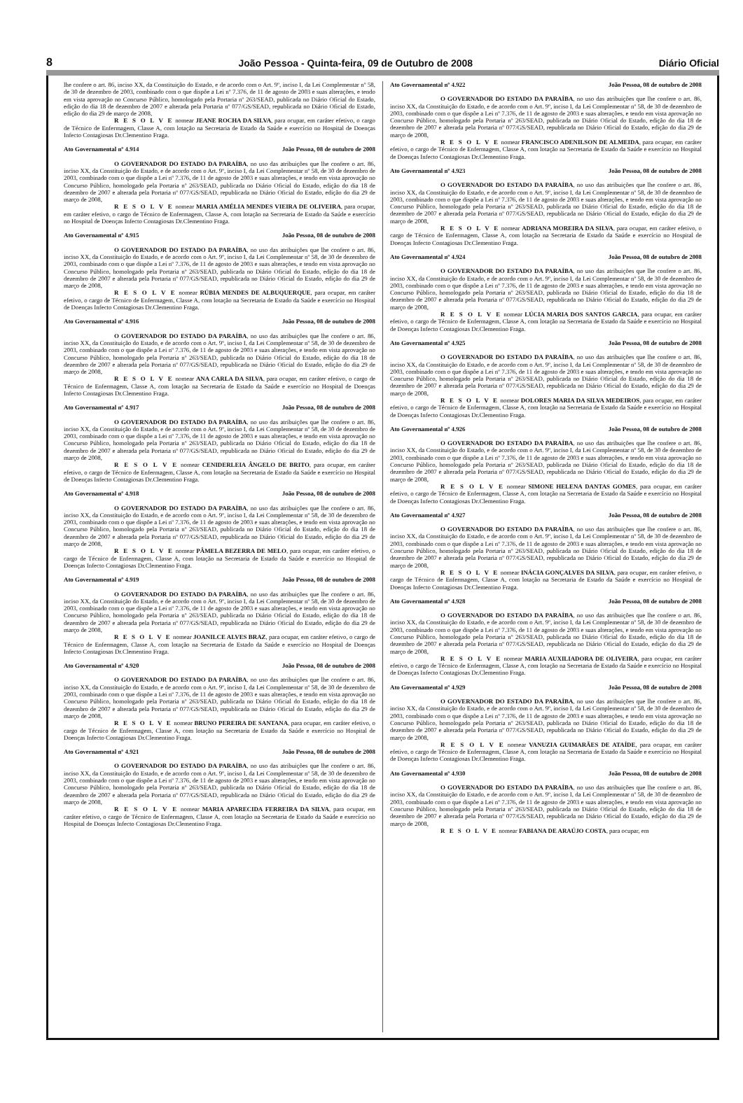8 João Pessoa - Quinta-feira, 09 de Outubro de 2008 Diário Oficial
lhe confere o art. 86, inciso XX, da Constituição do Estado, e de acordo com o Art. 9º, inciso I, da Lei Complementar nº 58, de 30 de dezembro de 2003, combinado com o que dispõe a Lei nº 7.376, de 11 de agosto de 2003 e suas alterações, e tendo em vista aprovação no Concurso Público, homologado pela Portaria nº 263/SEAD, publicada no Diário Oficial do Estado, edição do dia 18 de dezembro de 2007 e alterada pela Portaria nº 077/GS/SEAD, republicada no Diário Oficial do Estado, edição do dia 29 de março de 2008,
R E S O L V E nomear JEANE ROCHA DA SILVA, para ocupar, em caráter efetivo, o cargo de Técnico de Enfermagem, Classe A, com lotação na Secretaria de Estado da Saúde e exercício no Hospital de Doenças Infecto Contagiosas Dr.Clementino Fraga.
Ato Governamental nº 4.914 João Pessoa, 08 de outubro de 2008
O GOVERNADOR DO ESTADO DA PARAÍBA, no uso das atribuições que lhe confere o art. 86, inciso XX, da Constituição do Estado, e de acordo com o Art. 9º, inciso I, da Lei Complementar nº 58, de 30 de dezembro de 2003, combinado com o que dispõe a Lei nº 7.376, de 11 de agosto de 2003 e suas alterações, e tendo em vista aprovação no Concurso Público, homologado pela Portaria nº 263/SEAD, publicada no Diário Oficial do Estado, edição do dia 18 de dezembro de 2007 e alterada pela Portaria nº 077/GS/SEAD, republicada no Diário Oficial do Estado, edição do dia 29 de março de 2008,
R E S O L V E nomear MARIA AMÉLIA MENDES VIEIRA DE OLIVEIRA, para ocupar, em caráter efetivo, o cargo de Técnico de Enfermagem, Classe A, com lotação na Secretaria de Estado da Saúde e exercício no Hospital de Doenças Infecto Contagiosas Dr.Clementino Fraga.
Ato Governamental nº 4.915 João Pessoa, 08 de outubro de 2008
O GOVERNADOR DO ESTADO DA PARAÍBA, no uso das atribuições que lhe confere o art. 86, inciso XX, da Constituição do Estado, e de acordo com o Art. 9º, inciso I, da Lei Complementar nº 58, de 30 de dezembro de 2003, combinado com o que dispõe a Lei nº 7.376, de 11 de agosto de 2003 e suas alterações, e tendo em vista aprovação no Concurso Público, homologado pela Portaria nº 263/SEAD, publicada no Diário Oficial do Estado, edição do dia 18 de dezembro de 2007 e alterada pela Portaria nº 077/GS/SEAD, republicada no Diário Oficial do Estado, edição do dia 29 de março de 2008,
R E S O L V E nomear RÚBIA MENDES DE ALBUQUERQUE, para ocupar, em caráter efetivo, o cargo de Técnico de Enfermagem, Classe A, com lotação na Secretaria de Estado da Saúde e exercício no Hospital de Doenças Infecto Contagiosas Dr.Clementino Fraga.
Ato Governamental nº 4.916 João Pessoa, 08 de outubro de 2008
O GOVERNADOR DO ESTADO DA PARAÍBA, no uso das atribuições que lhe confere o art. 86, inciso XX, da Constituição do Estado, e de acordo com o Art. 9º, inciso I, da Lei Complementar nº 58, de 30 de dezembro de 2003, combinado com o que dispõe a Lei nº 7.376, de 11 de agosto de 2003 e suas alterações, e tendo em vista aprovação no Concurso Público, homologado pela Portaria nº 263/SEAD, publicada no Diário Oficial do Estado, edição do dia 18 de dezembro de 2007 e alterada pela Portaria nº 077/GS/SEAD, republicada no Diário Oficial do Estado, edição do dia 29 de março de 2008,
R E S O L V E nomear ANA CARLA DA SILVA, para ocupar, em caráter efetivo, o cargo de Técnico de Enfermagem, Classe A, com lotação na Secretaria de Estado da Saúde e exercício no Hospital de Doenças Infecto Contagiosas Dr.Clementino Fraga.
Ato Governamental nº 4.917 João Pessoa, 08 de outubro de 2008
O GOVERNADOR DO ESTADO DA PARAÍBA, no uso das atribuições que lhe confere o art. 86, inciso XX, da Constituição do Estado, e de acordo com o Art. 9º, inciso I, da Lei Complementar nº 58, de 30 de dezembro de 2003, combinado com o que dispõe a Lei nº 7.376, de 11 de agosto de 2003 e suas alterações, e tendo em vista aprovação no Concurso Público, homologado pela Portaria nº 263/SEAD, publicada no Diário Oficial do Estado, edição do dia 18 de dezembro de 2007 e alterada pela Portaria nº 077/GS/SEAD, republicada no Diário Oficial do Estado, edição do dia 29 de março de 2008,
R E S O L V E nomear CENIDERLEIA ÂNGELO DE BRITO, para ocupar, em caráter efetivo, o cargo de Técnico de Enfermagem, Classe A, com lotação na Secretaria de Estado da Saúde e exercício no Hospital de Doenças Infecto Contagiosas Dr.Clementino Fraga.
Ato Governamental nº 4.918 João Pessoa, 08 de outubro de 2008
O GOVERNADOR DO ESTADO DA PARAÍBA, no uso das atribuições que lhe confere o art. 86, inciso XX, da Constituição do Estado, e de acordo com o Art. 9º, inciso I, da Lei Complementar nº 58, de 30 de dezembro de 2003, combinado com o que dispõe a Lei nº 7.376, de 11 de agosto de 2003 e suas alterações, e tendo em vista aprovação no Concurso Público, homologado pela Portaria nº 263/SEAD, publicada no Diário Oficial do Estado, edição do dia 18 de dezembro de 2007 e alterada pela Portaria nº 077/GS/SEAD, republicada no Diário Oficial do Estado, edição do dia 29 de março de 2008,
R E S O L V E nomear PÂMELA BEZERRA DE MELO, para ocupar, em caráter efetivo, o cargo de Técnico de Enfermagem, Classe A, com lotação na Secretaria de Estado da Saúde e exercício no Hospital de Doenças Infecto Contagiosas Dr.Clementino Fraga.
Ato Governamental nº 4.919 João Pessoa, 08 de outubro de 2008
O GOVERNADOR DO ESTADO DA PARAÍBA, no uso das atribuições que lhe confere o art. 86, inciso XX, da Constituição do Estado, e de acordo com o Art. 9º, inciso I, da Lei Complementar nº 58, de 30 de dezembro de 2003, combinado com o que dispõe a Lei nº 7.376, de 11 de agosto de 2003 e suas alterações, e tendo em vista aprovação no Concurso Público, homologado pela Portaria nº 263/SEAD, publicada no Diário Oficial do Estado, edição do dia 18 de dezembro de 2007 e alterada pela Portaria nº 077/GS/SEAD, republicada no Diário Oficial do Estado, edição do dia 29 de março de 2008,
R E S O L V E nomear JOANILCE ALVES BRAZ, para ocupar, em caráter efetivo, o cargo de Técnico de Enfermagem, Classe A, com lotação na Secretaria de Estado da Saúde e exercício no Hospital de Doenças Infecto Contagiosas Dr.Clementino Fraga.
Ato Governamental nº 4.920 João Pessoa, 08 de outubro de 2008
O GOVERNADOR DO ESTADO DA PARAÍBA, no uso das atribuições que lhe confere o art. 86, inciso XX, da Constituição do Estado, e de acordo com o Art. 9º, inciso I, da Lei Complementar nº 58, de 30 de dezembro de 2003, combinado com o que dispõe a Lei nº 7.376, de 11 de agosto de 2003 e suas alterações, e tendo em vista aprovação no Concurso Público, homologado pela Portaria nº 263/SEAD, publicada no Diário Oficial do Estado, edição do dia 18 de dezembro de 2007 e alterada pela Portaria nº 077/GS/SEAD, republicada no Diário Oficial do Estado, edição do dia 29 de março de 2008,
R E S O L V E nomear BRUNO PEREIRA DE SANTANA, para ocupar, em caráter efetivo, o cargo de Técnico de Enfermagem, Classe A, com lotação na Secretaria de Estado da Saúde e exercício no Hospital de Doenças Infecto Contagiosas Dr.Clementino Fraga.
Ato Governamental nº 4.921 João Pessoa, 08 de outubro de 2008
O GOVERNADOR DO ESTADO DA PARAÍBA, no uso das atribuições que lhe confere o art. 86, inciso XX, da Constituição do Estado, e de acordo com o Art. 9º, inciso I, da Lei Complementar nº 58, de 30 de dezembro de 2003, combinado com o que dispõe a Lei nº 7.376, de 11 de agosto de 2003 e suas alterações, e tendo em vista aprovação no Concurso Público, homologado pela Portaria nº 263/SEAD, publicada no Diário Oficial do Estado, edição do dia 18 de dezembro de 2007 e alterada pela Portaria nº 077/GS/SEAD, republicada no Diário Oficial do Estado, edição do dia 29 de março de 2008,
R E S O L V E nomear MARIA APARECIDA FERREIRA DA SILVA, para ocupar, em caráter efetivo, o cargo de Técnico de Enfermagem, Classe A, com lotação na Secretaria de Estado da Saúde e exercício no Hospital de Doenças Infecto Contagiosas Dr.Clementino Fraga.
Ato Governamental nº 4.922 João Pessoa, 08 de outubro de 2008
O GOVERNADOR DO ESTADO DA PARAÍBA, no uso das atribuições que lhe confere o art. 86, inciso XX, da Constituição do Estado, e de acordo com o Art. 9º, inciso I, da Lei Complementar nº 58, de 30 de dezembro de 2003, combinado com o que dispõe a Lei nº 7.376, de 11 de agosto de 2003 e suas alterações, e tendo em vista aprovação no Concurso Público, homologado pela Portaria nº 263/SEAD, publicada no Diário Oficial do Estado, edição do dia 18 de dezembro de 2007 e alterada pela Portaria nº 077/GS/SEAD, republicada no Diário Oficial do Estado, edição do dia 29 de março de 2008,
R E S O L V E nomear FRANCISCO ADENILSON DE ALMEIDA, para ocupar, em caráter efetivo, o cargo de Técnico de Enfermagem, Classe A, com lotação na Secretaria de Estado da Saúde e exercício no Hospital de Doenças Infecto Contagiosas Dr.Clementino Fraga.
Ato Governamental nº 4.923 João Pessoa, 08 de outubro de 2008
O GOVERNADOR DO ESTADO DA PARAÍBA, no uso das atribuições que lhe confere o art. 86, inciso XX, da Constituição do Estado, e de acordo com o Art. 9º, inciso I, da Lei Complementar nº 58, de 30 de dezembro de 2003, combinado com o que dispõe a Lei nº 7.376, de 11 de agosto de 2003 e suas alterações, e tendo em vista aprovação no Concurso Público, homologado pela Portaria nº 263/SEAD, publicada no Diário Oficial do Estado, edição do dia 18 de dezembro de 2007 e alterada pela Portaria nº 077/GS/SEAD, republicada no Diário Oficial do Estado, edição do dia 29 de março de 2008,
R E S O L V E nomear ADRIANA MOREIRA DA SILVA, para ocupar, em caráter efetivo, o cargo de Técnico de Enfermagem, Classe A, com lotação na Secretaria de Estado da Saúde e exercício no Hospital de Doenças Infecto Contagiosas Dr.Clementino Fraga.
Ato Governamental nº 4.924 João Pessoa, 08 de outubro de 2008
O GOVERNADOR DO ESTADO DA PARAÍBA, no uso das atribuições que lhe confere o art. 86, inciso XX, da Constituição do Estado, e de acordo com o Art. 9º, inciso I, da Lei Complementar nº 58, de 30 de dezembro de 2003, combinado com o que dispõe a Lei nº 7.376, de 11 de agosto de 2003 e suas alterações, e tendo em vista aprovação no Concurso Público, homologado pela Portaria nº 263/SEAD, publicada no Diário Oficial do Estado, edição do dia 18 de dezembro de 2007 e alterada pela Portaria nº 077/GS/SEAD, republicada no Diário Oficial do Estado, edição do dia 29 de março de 2008,
R E S O L V E nomear LÚCIA MARIA DOS SANTOS GARCIA, para ocupar, em caráter efetivo, o cargo de Técnico de Enfermagem, Classe A, com lotação na Secretaria de Estado da Saúde e exercício no Hospital de Doenças Infecto Contagiosas Dr.Clementino Fraga.
Ato Governamental nº 4.925 João Pessoa, 08 de outubro de 2008
O GOVERNADOR DO ESTADO DA PARAÍBA, no uso das atribuições que lhe confere o art. 86, inciso XX, da Constituição do Estado, e de acordo com o Art. 9º, inciso I, da Lei Complementar nº 58, de 30 de dezembro de 2003, combinado com o que dispõe a Lei nº 7.376, de 11 de agosto de 2003 e suas alterações, e tendo em vista aprovação no Concurso Público, homologado pela Portaria nº 263/SEAD, publicada no Diário Oficial do Estado, edição do dia 18 de dezembro de 2007 e alterada pela Portaria nº 077/GS/SEAD, republicada no Diário Oficial do Estado, edição do dia 29 de março de 2008,
R E S O L V E nomear DOLORES MARIA DA SILVA MEDEIROS, para ocupar, em caráter efetivo, o cargo de Técnico de Enfermagem, Classe A, com lotação na Secretaria de Estado da Saúde e exercício no Hospital de Doenças Infecto Contagiosas Dr.Clementino Fraga.
Ato Governamental nº 4.926 João Pessoa, 08 de outubro de 2008
O GOVERNADOR DO ESTADO DA PARAÍBA, no uso das atribuições que lhe confere o art. 86, inciso XX, da Constituição do Estado, e de acordo com o Art. 9º, inciso I, da Lei Complementar nº 58, de 30 de dezembro de 2003, combinado com o que dispõe a Lei nº 7.376, de 11 de agosto de 2003 e suas alterações, e tendo em vista aprovação no Concurso Público, homologado pela Portaria nº 263/SEAD, publicada no Diário Oficial do Estado, edição do dia 18 de dezembro de 2007 e alterada pela Portaria nº 077/GS/SEAD, republicada no Diário Oficial do Estado, edição do dia 29 de março de 2008,
R E S O L V E nomear SIMONE HELENA DANTAS GOMES, para ocupar, em caráter efetivo, o cargo de Técnico de Enfermagem, Classe A, com lotação na Secretaria de Estado da Saúde e exercício no Hospital de Doenças Infecto Contagiosas Dr.Clementino Fraga.
Ato Governamental nº 4.927 João Pessoa, 08 de outubro de 2008
O GOVERNADOR DO ESTADO DA PARAÍBA, no uso das atribuições que lhe confere o art. 86, inciso XX, da Constituição do Estado, e de acordo com o Art. 9º, inciso I, da Lei Complementar nº 58, de 30 de dezembro de 2003, combinado com o que dispõe a Lei nº 7.376, de 11 de agosto de 2003 e suas alterações, e tendo em vista aprovação no Concurso Público, homologado pela Portaria nº 263/SEAD, publicada no Diário Oficial do Estado, edição do dia 18 de dezembro de 2007 e alterada pela Portaria nº 077/GS/SEAD, republicada no Diário Oficial do Estado, edição do dia 29 de março de 2008,
R E S O L V E nomear INÁCIA GONÇALVES DA SILVA, para ocupar, em caráter efetivo, o cargo de Técnico de Enfermagem, Classe A, com lotação na Secretaria de Estado da Saúde e exercício no Hospital de Doenças Infecto Contagiosas Dr.Clementino Fraga.
Ato Governamental nº 4.928 João Pessoa, 08 de outubro de 2008
O GOVERNADOR DO ESTADO DA PARAÍBA, no uso das atribuições que lhe confere o art. 86, inciso XX, da Constituição do Estado, e de acordo com o Art. 9º, inciso I, da Lei Complementar nº 58, de 30 de dezembro de 2003, combinado com o que dispõe a Lei nº 7.376, de 11 de agosto de 2003 e suas alterações, e tendo em vista aprovação no Concurso Público, homologado pela Portaria nº 263/SEAD, publicada no Diário Oficial do Estado, edição do dia 18 de dezembro de 2007 e alterada pela Portaria nº 077/GS/SEAD, republicada no Diário Oficial do Estado, edição do dia 29 de março de 2008,
R E S O L V E nomear MARIA AUXILIADORA DE OLIVEIRA, para ocupar, em caráter efetivo, o cargo de Técnico de Enfermagem, Classe A, com lotação na Secretaria de Estado da Saúde e exercício no Hospital de Doenças Infecto Contagiosas Dr.Clementino Fraga.
Ato Governamental nº 4.929 João Pessoa, 08 de outubro de 2008
O GOVERNADOR DO ESTADO DA PARAÍBA, no uso das atribuições que lhe confere o art. 86, inciso XX, da Constituição do Estado, e de acordo com o Art. 9º, inciso I, da Lei Complementar nº 58, de 30 de dezembro de 2003, combinado com o que dispõe a Lei nº 7.376, de 11 de agosto de 2003 e suas alterações, e tendo em vista aprovação no Concurso Público, homologado pela Portaria nº 263/SEAD, publicada no Diário Oficial do Estado, edição do dia 18 de dezembro de 2007 e alterada pela Portaria nº 077/GS/SEAD, republicada no Diário Oficial do Estado, edição do dia 29 de março de 2008,
R E S O L V E nomear VANUZIA GUIMARÃES DE ATAÍDE, para ocupar, em caráter efetivo, o cargo de Técnico de Enfermagem, Classe A, com lotação na Secretaria de Estado da Saúde e exercício no Hospital de Doenças Infecto Contagiosas Dr.Clementino Fraga.
Ato Governamental nº 4.930 João Pessoa, 08 de outubro de 2008
O GOVERNADOR DO ESTADO DA PARAÍBA, no uso das atribuições que lhe confere o art. 86, inciso XX, da Constituição do Estado, e de acordo com o Art. 9º, inciso I, da Lei Complementar nº 58, de 30 de dezembro de 2003, combinado com o que dispõe a Lei nº 7.376, de 11 de agosto de 2003 e suas alterações, e tendo em vista aprovação no Concurso Público, homologado pela Portaria nº 263/SEAD, publicada no Diário Oficial do Estado, edição do dia 18 de dezembro de 2007 e alterada pela Portaria nº 077/GS/SEAD, republicada no Diário Oficial do Estado, edição do dia 29 de março de 2008,
R E S O L V E nomear FABIANA DE ARAÚJO COSTA, para ocupar, em